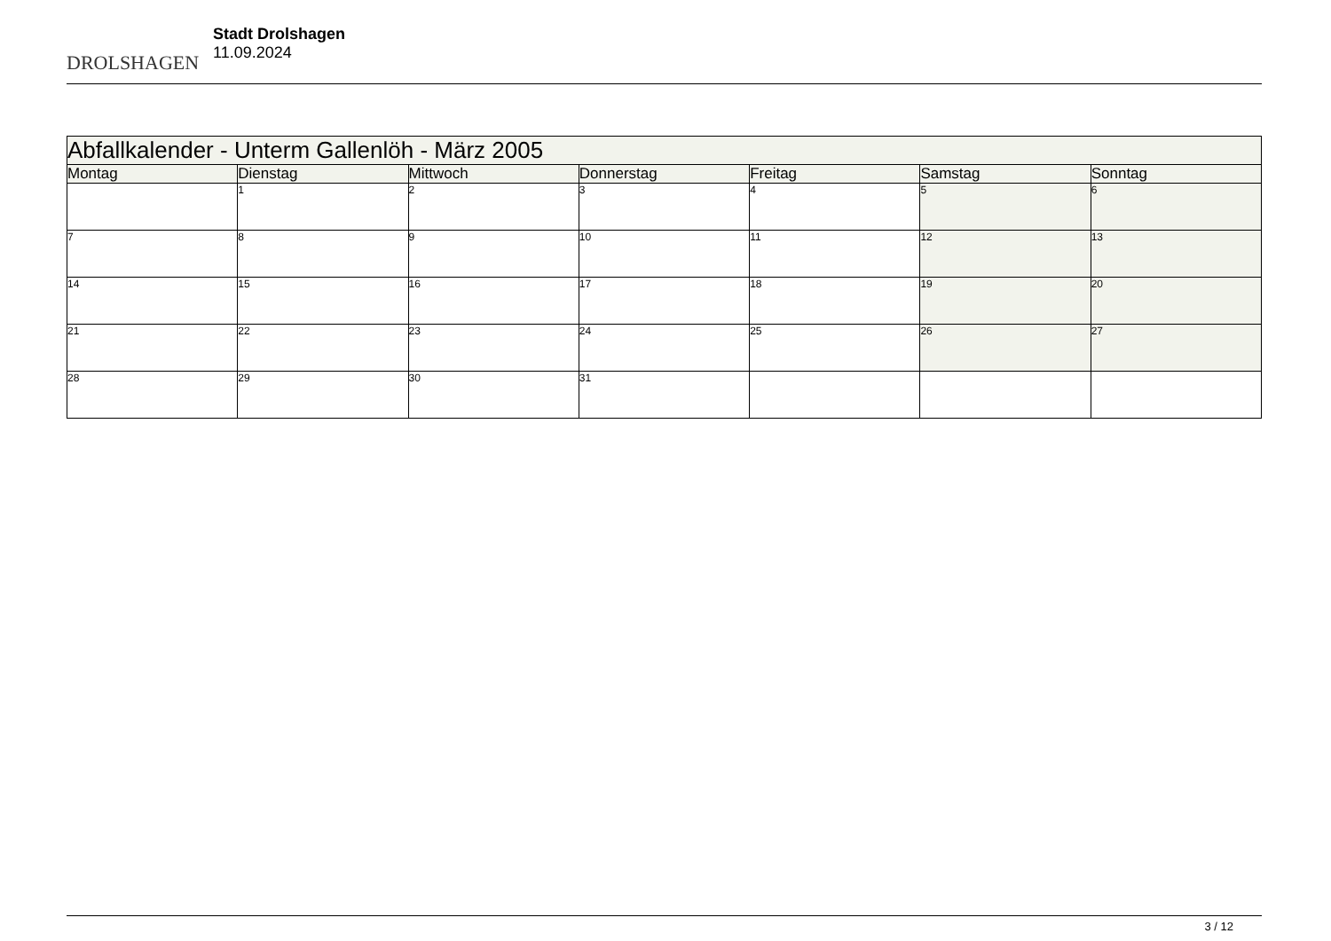DROLSHAGEN
Stadt Drolshagen
11.09.2024
| Abfallkalender - Unterm Gallenlöh - März 2005 | | | | | | |
| --- | --- | --- | --- | --- | --- | --- |
| Montag | Dienstag | Mittwoch | Donnerstag | Freitag | Samstag | Sonntag |
| | 1 | 2 | 3 | 4 | 5 | 6 |
| 7 | 8 | 9 | 10 | 11 | 12 | 13 |
| 14 | 15 | 16 | 17 | 18 | 19 | 20 |
| 21 | 22 | 23 | 24 | 25 | 26 | 27 |
| 28 | 29 | 30 | 31 | | | |
3 / 12